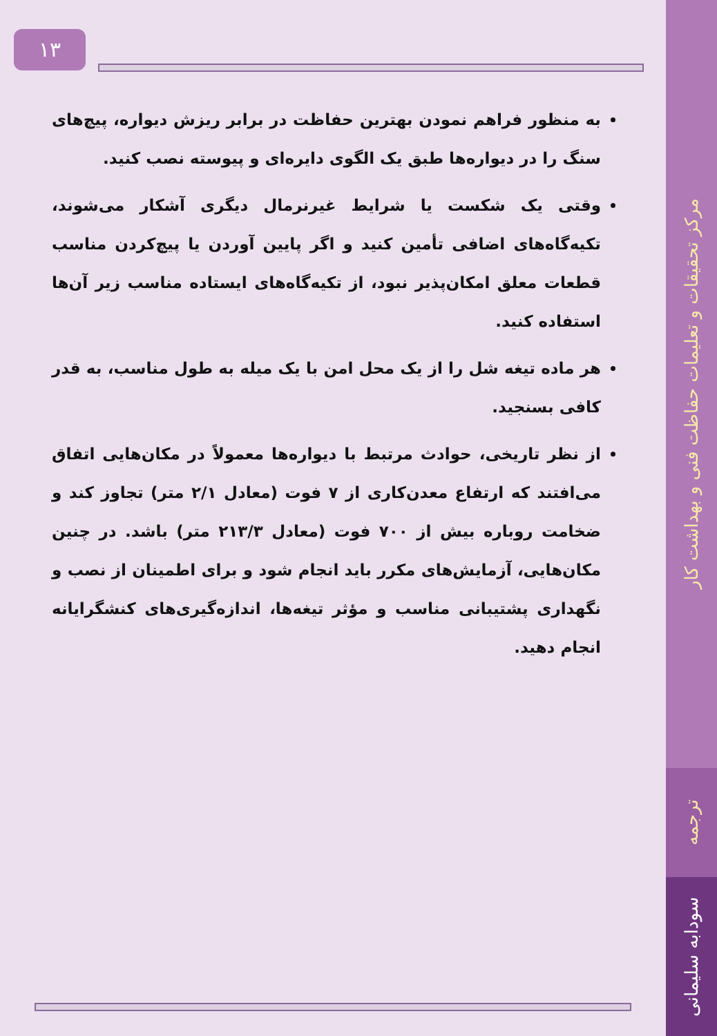۱۳
به منظور فراهم نمودن بهترین حفاظت در برابر ریزش دیواره، پیچ‌های سنگ را در دیواره‌ها طبق یک الگوی دایره‌ای و پیوسته نصب کنید.
وقتی یک شکست یا شرایط غیرنرمال دیگری آشکار می‌شوند، تکیه‌گاه‌های اضافی تأمین کنید و اگر پایین آوردن یا پیچ‌کردن مناسب قطعات معلق امکان‌پذیر نبود، از تکیه‌گاه‌های ایستاده مناسب زیر آن‌ها استفاده کنید.
هر ماده تیغه شل را از یک محل امن با یک میله به طول مناسب، به قدر کافی بسنجید.
از نظر تاریخی، حوادث مرتبط با دیواره‌ها معمولاً در مکان‌هایی اتفاق می‌افتند که ارتفاع معدن‌کاری از ۷ فوت (معادل ۲/۱ متر) تجاوز کند و ضخامت روباره بیش از ۷۰۰ فوت (معادل ۲۱۳/۳ متر) باشد. در چنین مکان‌هایی، آزمایش‌های مکرر باید انجام شود و برای اطمینان از نصب و نگهداری پشتیبانی مناسب و مؤثر تیغه‌ها، اندازه‌گیری‌های کنشگرایانه انجام دهید.
مرکز تحقیقات و تعلیمات حفاظت فنی و بهداشت کار
ترجمه
سودابه سلیمانی